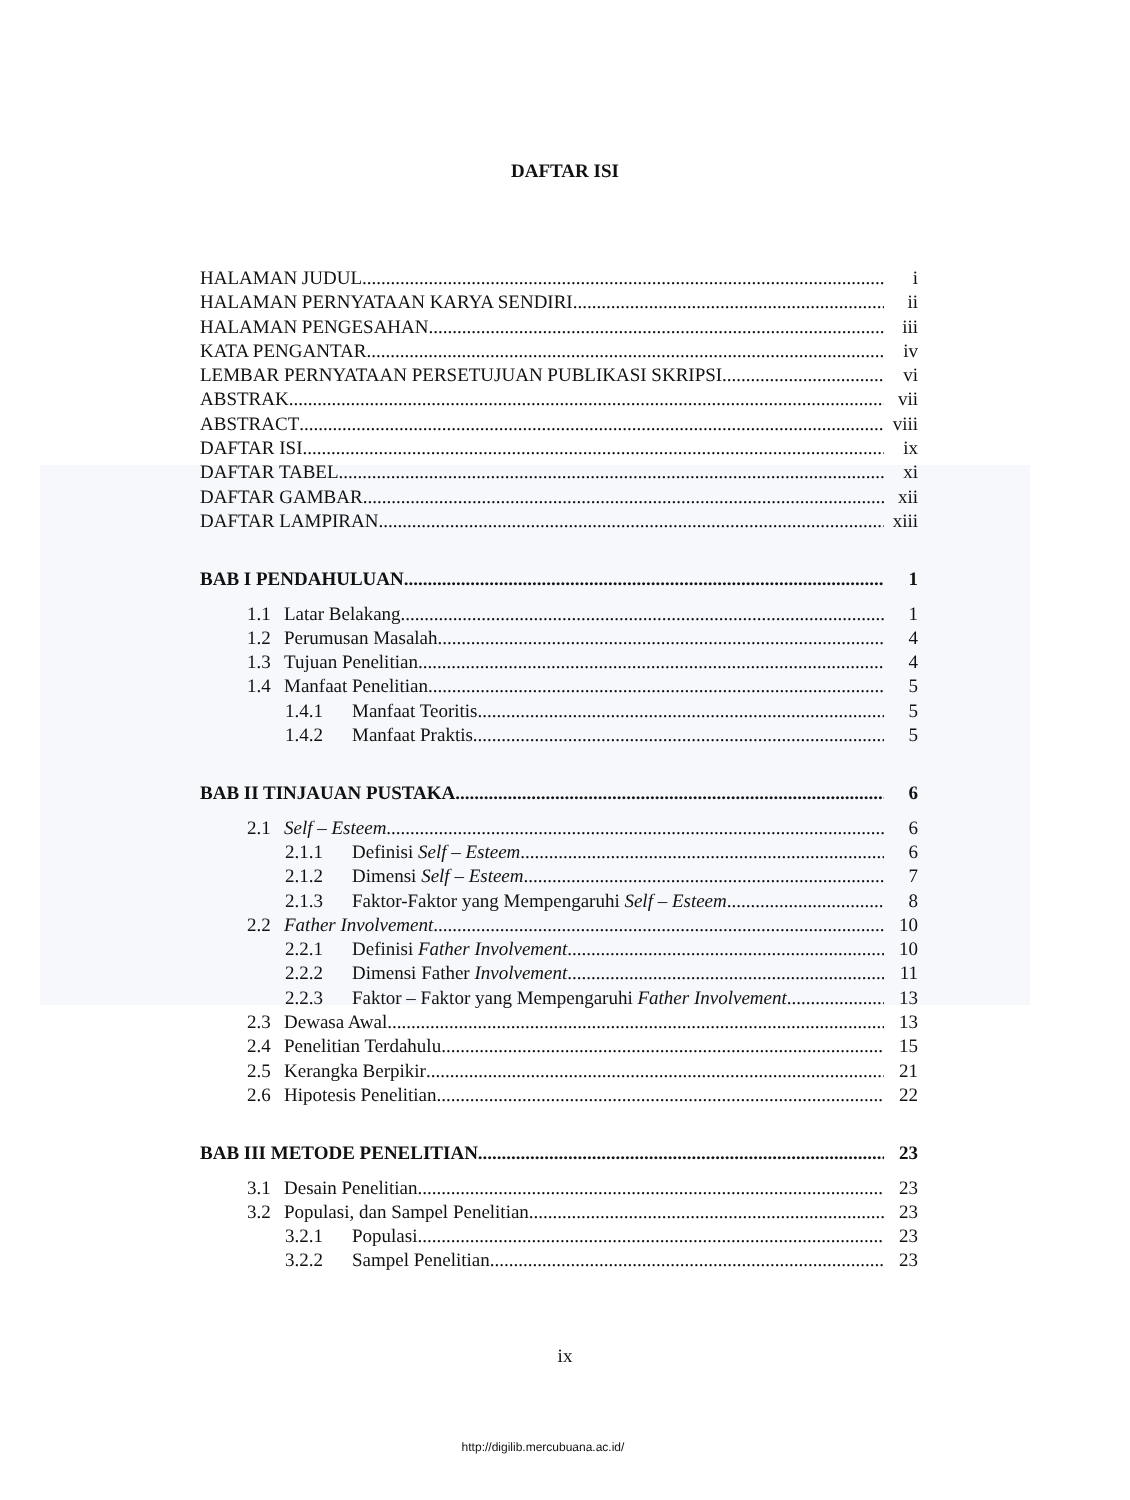DAFTAR ISI
HALAMAN JUDUL i
HALAMAN PERNYATAAN KARYA SENDIRI ii
HALAMAN PENGESAHAN iii
KATA PENGANTAR iv
LEMBAR PERNYATAAN PERSETUJUAN PUBLIKASI SKRIPSI vi
ABSTRAK vii
ABSTRACT viii
DAFTAR ISI ix
DAFTAR TABEL xi
DAFTAR GAMBAR xii
DAFTAR LAMPIRAN xiii
BAB I PENDAHULUAN 1
1.1 Latar Belakang 1
1.2 Perumusan Masalah 4
1.3 Tujuan Penelitian 4
1.4 Manfaat Penelitian 5
1.4.1 Manfaat Teoritis 5
1.4.2 Manfaat Praktis 5
BAB II TINJAUAN PUSTAKA 6
2.1 Self – Esteem 6
2.1.1 Definisi Self – Esteem 6
2.1.2 Dimensi Self – Esteem 7
2.1.3 Faktor-Faktor yang Mempengaruhi Self – Esteem 8
2.2 Father Involvement 10
2.2.1 Definisi Father Involvement 10
2.2.2 Dimensi Father Involvement 11
2.2.3 Faktor – Faktor yang Mempengaruhi Father Involvement 13
2.3 Dewasa Awal 13
2.4 Penelitian Terdahulu 15
2.5 Kerangka Berpikir 21
2.6 Hipotesis Penelitian 22
BAB III METODE PENELITIAN 23
3.1 Desain Penelitian 23
3.2 Populasi, dan Sampel Penelitian 23
3.2.1 Populasi 23
3.2.2 Sampel Penelitian 23
ix
http://digilib.mercubuana.ac.id/